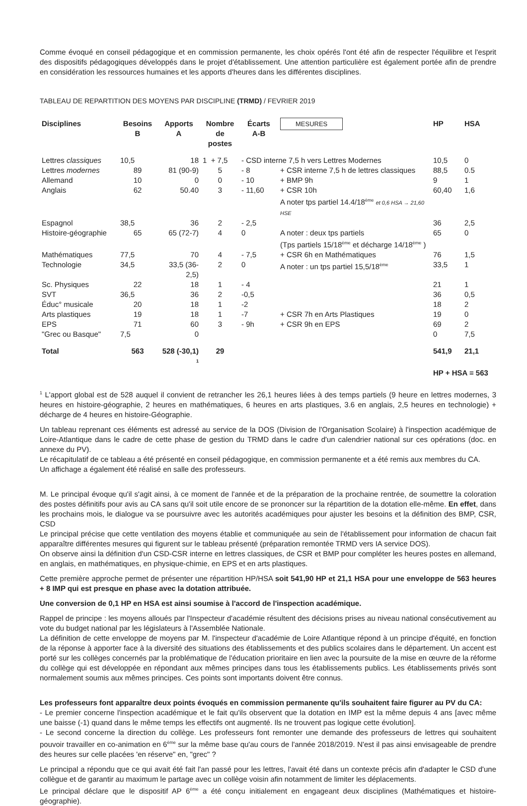Comme évoqué en conseil pédagogique et en commission permanente, les choix opérés l'ont été afin de respecter l'équilibre et l'esprit des dispositifs pédagogiques développés dans le projet d'établissement. Une attention particulière est également portée afin de prendre en considération les ressources humaines et les apports d'heures dans les différentes disciplines.
TABLEAU DE REPARTITION DES MOYENS PAR DISCIPLINE (TRMD) / FEVRIER 2019
| Disciplines | Besoins B | Apports A | Nombre de postes | Écarts A-B | MESURES | HP | HSA |
| --- | --- | --- | --- | --- | --- | --- | --- |
| Lettres classiques | 10,5 | 18 | 1 + 7,5 | - CSD interne 7,5 h vers Lettres Modernes | | 10,5 | 0 |
| Lettres modernes | 89 | 81 (90-9) | 5 | - 8 | + CSR interne 7,5 h de lettres classiques | 88,5 | 0.5 |
| Allemand | 10 | 0 | 0 | - 10 | + BMP 9h | 9 | 1 |
| Anglais | 62 | 50.40 | 3 | - 11,60 | + CSR 10h A noter tps partiel 14.4/18<sup>ème</sup> et 0,6 HSA → 21,60 HSE | 60,40 | 1,6 |
| Espagnol | 38,5 | 36 | 2 | - 2,5 | | 36 | 2,5 |
| Histoire-géographie | 65 | 65 (72-7) | 4 | 0 | A noter : deux tps partiels (Tps partiels 15/18<sup>ème</sup> et décharge 14/18<sup>ème</sup> ) | 65 | 0 |
| Mathématiques | 77,5 | 70 | 4 | - 7,5 | + CSR 6h en Mathématiques | 76 | 1,5 |
| Technologie | 34,5 | 33,5 (36-2,5) | 2 | 0 | A noter : un tps partiel 15,5/18<sup>ème</sup> | 33,5 | 1 |
| Sc. Physiques | 22 | 18 | 1 | - 4 | | 21 | 1 |
| SVT | 36,5 | 36 | 2 | -0,5 | | 36 | 0,5 |
| Éduc° musicale | 20 | 18 | 1 | -2 | | 18 | 2 |
| Arts plastiques | 19 | 18 | 1 | -7 | + CSR 7h en Arts Plastiques | 19 | 0 |
| EPS | 71 | 60 | 3 | - 9h | + CSR 9h en EPS | 69 | 2 |
| "Grec ou Basque" | 7,5 | 0 | | | | 0 | 7,5 |
| Total | 563 | 528 (-30,1) <sup>1</sup> | 29 | | | 541,9 | 21,1 |
| | | | | | | HP + HSA = 563 | |
<sup>1</sup> L'apport global est de 528 auquel il convient de retrancher les 26,1 heures liées à des temps partiels (9 heure en lettres modernes, 3 heures en histoire-géographie, 2 heures en mathématiques, 6 heures en arts plastiques, 3.6 en anglais, 2,5 heures en technologie) + décharge de 4 heures en histoire-Géographie.
Un tableau reprenant ces éléments est adressé au service de la DOS (Division de l'Organisation Scolaire) à l'inspection académique de Loire-Atlantique dans le cadre de cette phase de gestion du TRMD dans le cadre d'un calendrier national sur ces opérations (doc. en annexe du PV).
Le récapitulatif de ce tableau a été présenté en conseil pédagogique, en commission permanente et a été remis aux membres du CA.
Un affichage a également été réalisé en salle des professeurs.
M. Le principal évoque qu'il s'agit ainsi, à ce moment de l'année et de la préparation de la prochaine rentrée, de soumettre la coloration des postes définitifs pour avis au CA sans qu'il soit utile encore de se prononcer sur la répartition de la dotation elle-même. En effet, dans les prochains mois, le dialogue va se poursuivre avec les autorités académiques pour ajuster les besoins et la définition des BMP, CSR, CSD
Le principal précise que cette ventilation des moyens établie et communiquée au sein de l'établissement pour information de chacun fait apparaître différentes mesures qui figurent sur le tableau présenté (préparation remontée TRMD vers IA service DOS).
On observe ainsi la définition d'un CSD-CSR interne en lettres classiques, de CSR et BMP pour compléter les heures postes en allemand, en anglais, en mathématiques, en physique-chimie, en EPS et en arts plastiques.
Cette première approche permet de présenter une répartition HP/HSA soit 541,90 HP et 21,1 HSA pour une enveloppe de 563 heures + 8 IMP qui est presque en phase avec la dotation attribuée.
Une conversion de 0,1 HP en HSA est ainsi soumise à l'accord de l'inspection académique.
Rappel de principe : les moyens alloués par l'Inspecteur d'académie résultent des décisions prises au niveau national consécutivement au vote du budget national par les législateurs à l'Assemblée Nationale.
La définition de cette enveloppe de moyens par M. l'inspecteur d'académie de Loire Atlantique répond à un principe d'équité, en fonction de la réponse à apporter face à la diversité des situations des établissements et des publics scolaires dans le département. Un accent est porté sur les collèges concernés par la problématique de l'éducation prioritaire en lien avec la poursuite de la mise en œuvre de la réforme du collège qui est développée en répondant aux mêmes principes dans tous les établissements publics. Les établissements privés sont normalement soumis aux mêmes principes. Ces points sont importants doivent être connus.
Les professeurs font apparaître deux points évoqués en commission permanente qu'ils souhaitent faire figurer au PV du CA:
- Le premier concerne l'inspection académique et le fait qu'ils observent que la dotation en IMP est la même depuis 4 ans [avec même une baisse (-1) quand dans le même temps les effectifs ont augmenté. Ils ne trouvent pas logique cette évolution].
- Le second concerne la direction du collège. Les professeurs font remonter une demande des professeurs de lettres qui souhaitent pouvoir travailler en co-animation en 6<sup>ème</sup> sur la même base qu'au cours de l'année 2018/2019. N'est il pas ainsi envisageable de prendre des heures sur celle placées 'en réserve" en, "grec" ?
Le principal a répondu que ce qui avait été fait l'an passé pour les lettres, l'avait été dans un contexte précis afin d'adapter le CSD d'une collègue et de garantir au maximum le partage avec un collège voisin afin notamment de limiter les déplacements.
Le principal déclare que le dispositif AP 6<sup>ème</sup> a été conçu initialement en engageant deux disciplines (Mathématiques et histoire-géographie).